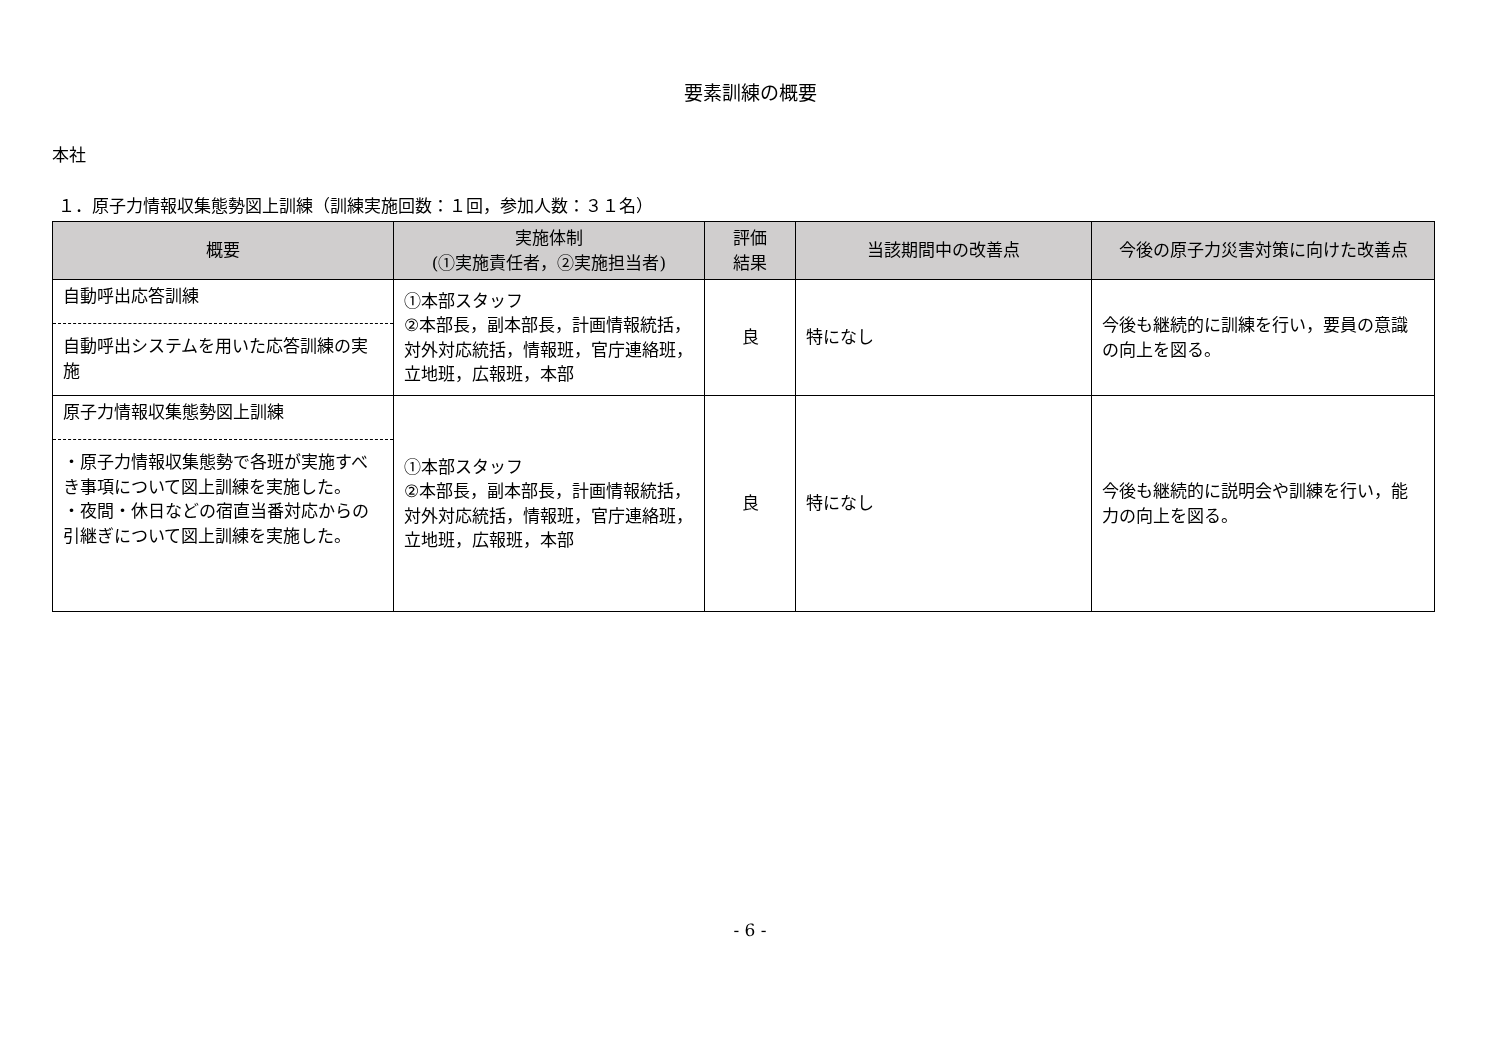要素訓練の概要
本社
１．原子力情報収集態勢図上訓練（訓練実施回数：１回，参加人数：３１名）
| 概要 | 実施体制 (①実施責任者，②実施担当者) | 評価 結果 | 当該期間中の改善点 | 今後の原子力災害対策に向けた改善点 |
| --- | --- | --- | --- | --- |
| 自動呼出応答訓練 自動呼出システムを用いた応答訓練の実施 | ①本部スタッフ ②本部長，副本部長，計画情報統括，対外対応統括，情報班，官庁連絡班，立地班，広報班，本部 | 良 | 特になし | 今後も継続的に訓練を行い，要員の意識の向上を図る。 |
| 原子力情報収集態勢図上訓練 ・原子力情報収集態勢で各班が実施すべき事項について図上訓練を実施した。 ・夜間・休日などの宿直当番対応からの引継ぎについて図上訓練を実施した。 | ①本部スタッフ ②本部長，副本部長，計画情報統括，対外対応統括，情報班，官庁連絡班，立地班，広報班，本部 | 良 | 特になし | 今後も継続的に説明会や訓練を行い，能力の向上を図る。 |
- 6 -